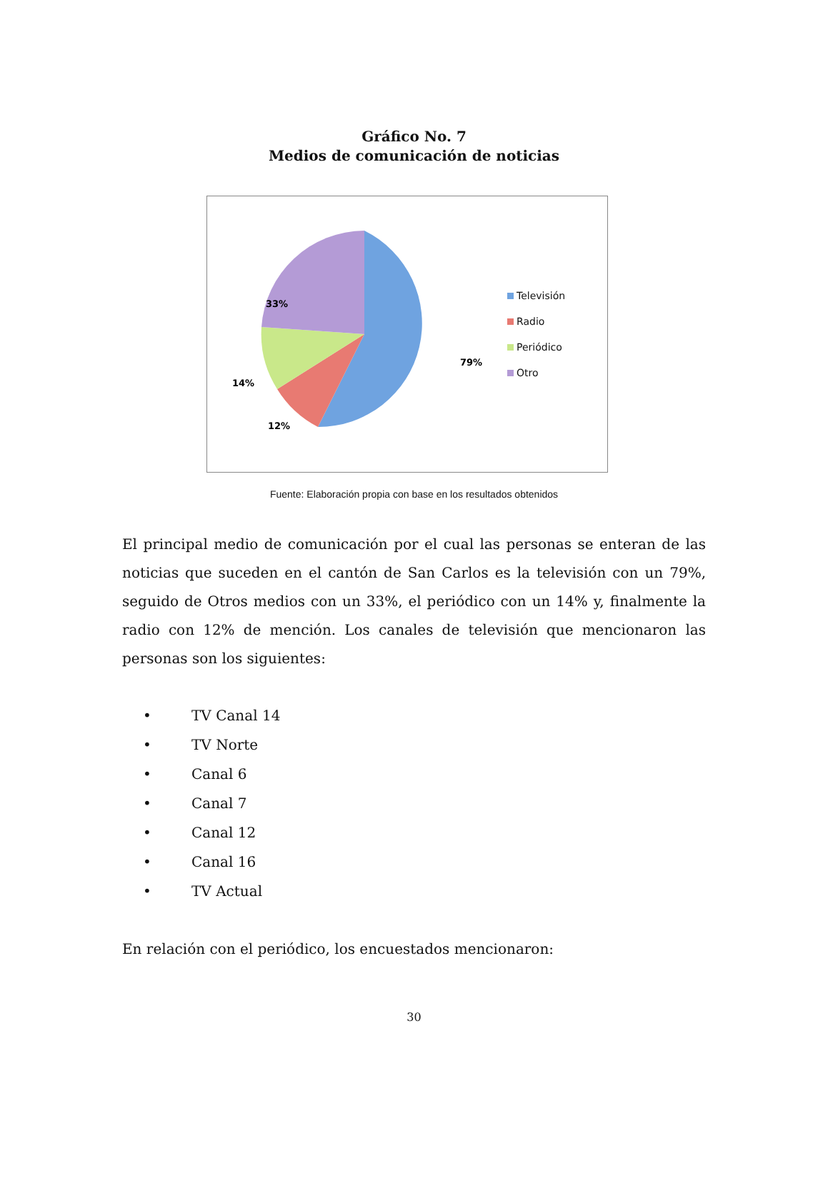Gráfico No. 7
Medios de comunicación de noticias
79%
12%
14%
33%
Televisión
Radio
Periódico
Otro
Fuente: Elaboración propia con base en los resultados obtenidos
El principal medio de comunicación por el cual las personas se enteran de las noticias que suceden en el cantón de San Carlos es la televisión con un 79%, seguido de Otros medios con un 33%, el periódico con un 14% y, finalmente la radio con 12% de mención. Los canales de televisión que mencionaron las personas son los siguientes:
• TV Canal 14
• TV Norte
• Canal 6
• Canal 7
• Canal 12
• Canal 16
• TV Actual
En relación con el periódico, los encuestados mencionaron:
30